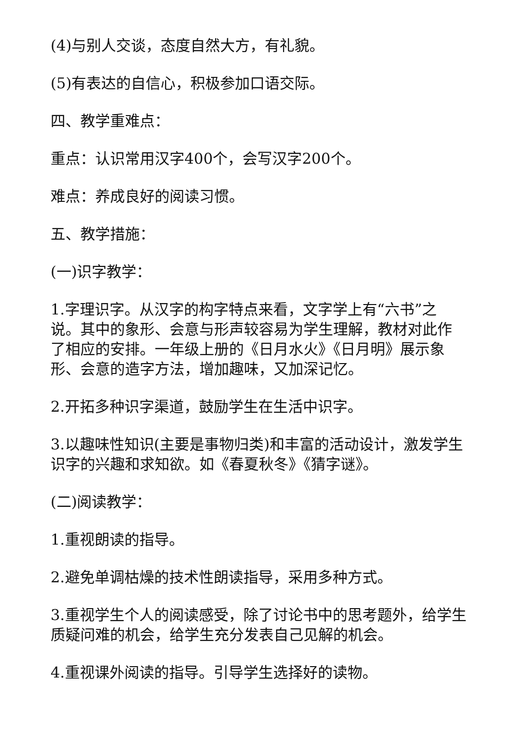(4)与别人交谈，态度自然大方，有礼貌。
(5)有表达的自信心，积极参加口语交际。
四、教学重难点：
重点：认识常用汉字400个，会写汉字200个。
难点：养成良好的阅读习惯。
五、教学措施：
(一)识字教学：
1.字理识字。从汉字的构字特点来看，文字学上有“六书”之说。其中的象形、会意与形声较容易为学生理解，教材对此作了相应的安排。一年级上册的《日月水火》《日月明》展示象形、会意的造字方法，增加趣味，又加深记忆。
2.开拓多种识字渠道，鼓励学生在生活中识字。
3.以趣味性知识(主要是事物归类)和丰富的活动设计，激发学生识字的兴趣和求知欲。如《春夏秋冬》《猜字谜》。
(二)阅读教学：
1.重视朗读的指导。
2.避免单调枯燥的技术性朗读指导，采用多种方式。
3.重视学生个人的阅读感受，除了讨论书中的思考题外，给学生质疑问难的机会，给学生充分发表自己见解的机会。
4.重视课外阅读的指导。引导学生选择好的读物。